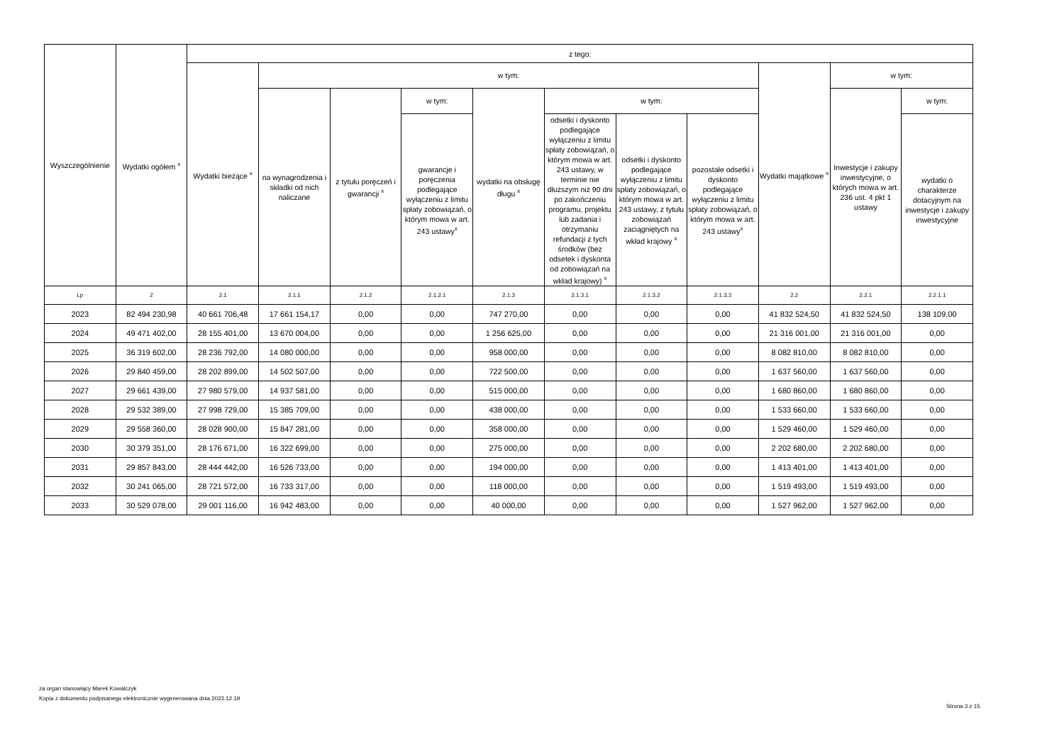| Wyszczególnienie | Wydatki ogółem <sup>x</sup> | z tego: | | | | | | | | | | |
| --- | --- | --- | --- | --- | --- | --- | --- | --- | --- | --- | --- | --- |
| | | Wydatki bieżące <sup>x</sup> | w tym: | | | | | | | Wydatki majątkowe <sup>x</sup> | w tym: | |
| | | | na wynagrodzenia i składki od nich naliczane | z tytułu poręczeń i gwarancji <sup>x</sup> | w tym: | wydatki na obsługę długu <sup>x</sup> | w tym: | | | | Inwestycje i zakupy inwestycyjne, o których mowa w art. 236 ust. 4 pkt 1 ustawy | w tym: |
| | | | | | gwarancje i poręczenia podlegające wyłączeniu z limitu spłaty zobowiązań, o którym mowa w art. 243 ustawy<sup>x</sup> | | odsetki i dyskonto podlegające wyłączeniu z limitu spłaty zobowiązań, o którym mowa w art. 243 ustawy, w terminie nie dłuższym niż 90 dni po zakończeniu programu, projektu lub zadania i otrzymaniu refundacji z tych środków (bez odsetek i dyskonta od zobowiązań na wkład krajowy) <sup>x</sup> | odsetki i dyskonto podlegające wyłączeniu z limitu spłaty zobowiązań, o którym mowa w art. 243 ustawy, z tytułu zobowiązań zaciągniętych na wkład krajowy <sup>x</sup> | pozostałe odsetki i dyskonto podlegające wyłączeniu z limitu spłaty zobowiązań, o którym mowa w art. 243 ustawy<sup>x</sup> | | | wydatki o charakterze dotacyjnym na inwestycje i zakupy inwestycyjne |
| Lp | 2 | 2.1 | 2.1.1 | 2.1.2 | 2.1.2.1 | 2.1.3 | 2.1.3.1 | 2.1.3.2 | 2.1.3.3 | 2.2 | 2.2.1 | 2.2.1.1 |
| 2023 | 82 494 230,98 | 40 661 706,48 | 17 661 154,17 | 0,00 | 0,00 | 747 270,00 | 0,00 | 0,00 | 0,00 | 41 832 524,50 | 41 832 524,50 | 138 109,00 |
| 2024 | 49 471 402,00 | 28 155 401,00 | 13 670 004,00 | 0,00 | 0,00 | 1 256 625,00 | 0,00 | 0,00 | 0,00 | 21 316 001,00 | 21 316 001,00 | 0,00 |
| 2025 | 36 319 602,00 | 28 236 792,00 | 14 080 000,00 | 0,00 | 0,00 | 958 000,00 | 0,00 | 0,00 | 0,00 | 8 082 810,00 | 8 082 810,00 | 0,00 |
| 2026 | 29 840 459,00 | 28 202 899,00 | 14 502 507,00 | 0,00 | 0,00 | 722 500,00 | 0,00 | 0,00 | 0,00 | 1 637 560,00 | 1 637 560,00 | 0,00 |
| 2027 | 29 661 439,00 | 27 980 579,00 | 14 937 581,00 | 0,00 | 0,00 | 515 000,00 | 0,00 | 0,00 | 0,00 | 1 680 860,00 | 1 680 860,00 | 0,00 |
| 2028 | 29 532 389,00 | 27 998 729,00 | 15 385 709,00 | 0,00 | 0,00 | 438 000,00 | 0,00 | 0,00 | 0,00 | 1 533 660,00 | 1 533 660,00 | 0,00 |
| 2029 | 29 558 360,00 | 28 028 900,00 | 15 847 281,00 | 0,00 | 0,00 | 358 000,00 | 0,00 | 0,00 | 0,00 | 1 529 460,00 | 1 529 460,00 | 0,00 |
| 2030 | 30 379 351,00 | 28 176 671,00 | 16 322 699,00 | 0,00 | 0,00 | 275 000,00 | 0,00 | 0,00 | 0,00 | 2 202 680,00 | 2 202 680,00 | 0,00 |
| 2031 | 29 857 843,00 | 28 444 442,00 | 16 526 733,00 | 0,00 | 0,00 | 194 000,00 | 0,00 | 0,00 | 0,00 | 1 413 401,00 | 1 413 401,00 | 0,00 |
| 2032 | 30 241 065,00 | 28 721 572,00 | 16 733 317,00 | 0,00 | 0,00 | 118 000,00 | 0,00 | 0,00 | 0,00 | 1 519 493,00 | 1 519 493,00 | 0,00 |
| 2033 | 30 529 078,00 | 29 001 116,00 | 16 942 483,00 | 0,00 | 0,00 | 40 000,00 | 0,00 | 0,00 | 0,00 | 1 527 962,00 | 1 527 962,00 | 0,00 |
za organ stanowiący Marek Kowalczyk
Kopia z dokumentu podpisanego elektronicznie wygenerowana dnia 2023.12.19
Strona 3 z 15